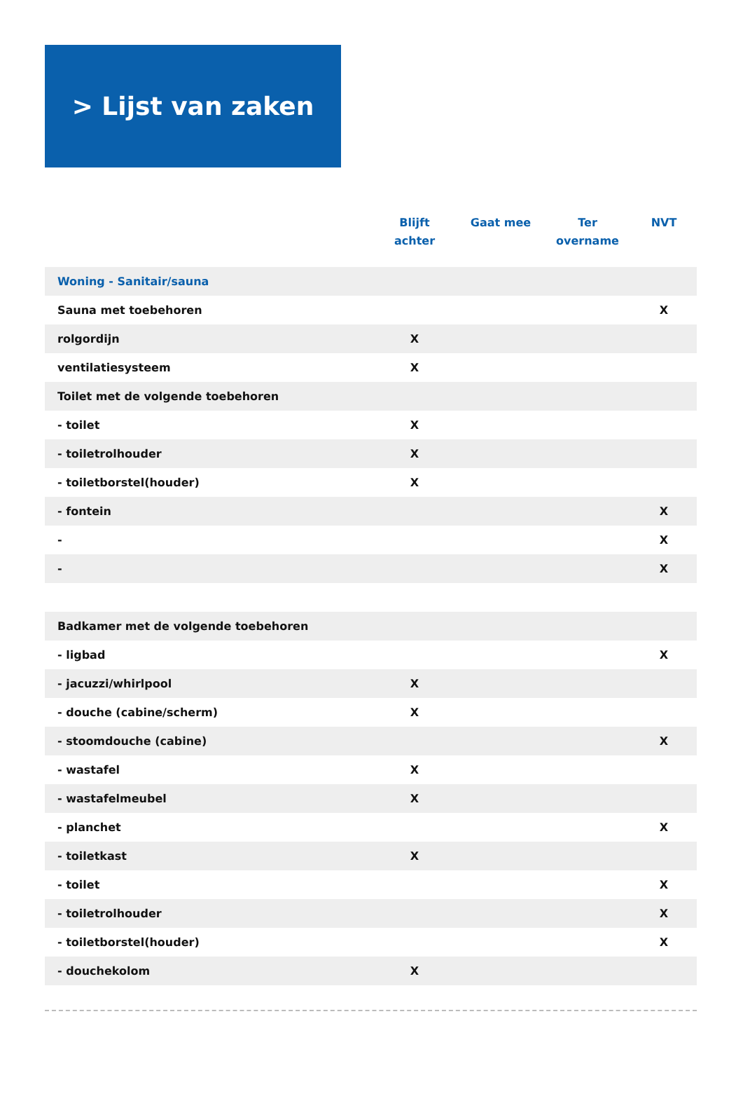> Lijst van zaken
| | Blijft achter | Gaat mee | Ter overname | NVT |
| --- | --- | --- | --- | --- |
| Woning - Sanitair/sauna | | | | |
| Sauna met toebehoren | | | | X |
| rolgordijn | X | | | |
| ventilatiesysteem | X | | | |
| Toilet met de volgende toebehoren | | | | |
| - toilet | X | | | |
| - toiletrolhouder | X | | | |
| - toiletborstel(houder) | X | | | |
| - fontein | | | | X |
| - | | | | X |
| - | | | | X |
| Badkamer met de volgende toebehoren | | | | |
| - ligbad | | | | X |
| - jacuzzi/whirlpool | X | | | |
| - douche (cabine/scherm) | X | | | |
| - stoomdouche (cabine) | | | | X |
| - wastafel | X | | | |
| - wastafelmeubel | X | | | |
| - planchet | | | | X |
| - toiletkast | X | | | |
| - toilet | | | | X |
| - toiletrolhouder | | | | X |
| - toiletborstel(houder) | | | | X |
| - douchekolom | X | | | |